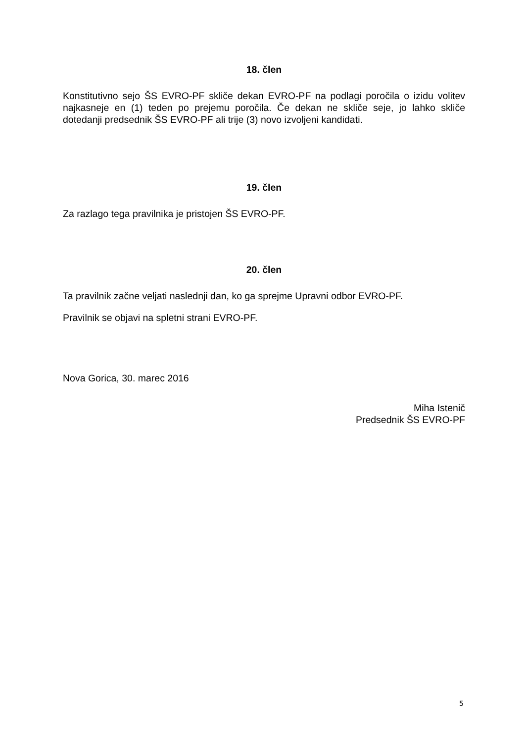18. člen
Konstitutivno sejo ŠS EVRO-PF skliče dekan EVRO-PF na podlagi poročila o izidu volitev najkasneje en (1) teden po prejemu poročila. Če dekan ne skliče seje, jo lahko skliče dotedanji predsednik ŠS EVRO-PF ali trije (3) novo izvoljeni kandidati.
19. člen
Za razlago tega pravilnika je pristojen ŠS EVRO-PF.
20. člen
Ta pravilnik začne veljati naslednji dan, ko ga sprejme Upravni odbor EVRO-PF.
Pravilnik se objavi na spletni strani EVRO-PF.
Nova Gorica, 30. marec 2016
Miha Istenič
Predsednik ŠS EVRO-PF
5